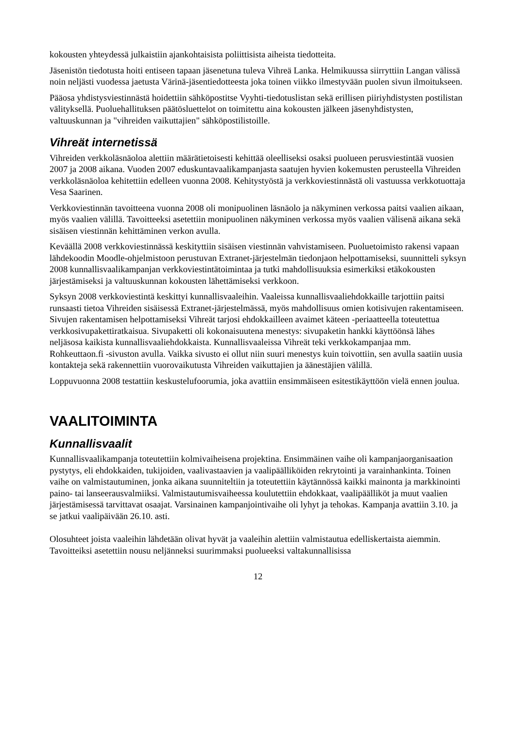kokousten yhteydessä julkaistiin ajankohtaisista poliittisista aiheista tiedotteita.
Jäsenistön tiedotusta hoiti entiseen tapaan jäsenetuna tuleva Vihreä Lanka. Helmikuussa siirryttiin Langan välissä noin neljästi vuodessa jaetusta Värinä-jäsentiedotteesta joka toinen viikko ilmestyvään puolen sivun ilmoitukseen.
Pääosa yhdistysviestinnästä hoidettiin sähköpostitse Vyyhti-tiedotuslistan sekä erillisen piiriyhdistysten postilistan välityksellä. Puoluehallituksen päätösluettelot on toimitettu aina kokousten jälkeen jäsenyhdistysten, valtuuskunnan ja "vihreiden vaikuttajien" sähköpostilistoille.
Vihreät internetissä
Vihreiden verkkoläsnäoloa alettiin määrätietoisesti kehittää oleelliseksi osaksi puolueen perusviestintää vuosien 2007 ja 2008 aikana. Vuoden 2007 eduskuntavaalikampanjasta saatujen hyvien kokemusten perusteella Vihreiden verkkoläsnäoloa kehitettiin edelleen vuonna 2008. Kehitystyöstä ja verkkoviestinnästä oli vastuussa verkkotuottaja Vesa Saarinen.
Verkkoviestinnän tavoitteena vuonna 2008 oli monipuolinen läsnäolo ja näkyminen verkossa paitsi vaalien aikaan, myös vaalien välillä. Tavoitteeksi asetettiin monipuolinen näkyminen verkossa myös vaalien välisenä aikana sekä sisäisen viestinnän kehittäminen verkon avulla.
Keväällä 2008 verkkoviestinnässä keskityttiin sisäisen viestinnän vahvistamiseen. Puoluetoimisto rakensi vapaan lähdekoodin Moodle-ohjelmistoon perustuvan Extranet-järjestelmän tiedonjaon helpottamiseksi, suunnitteli syksyn 2008 kunnallisvaalikampanjan verkkoviestintätoimintaa ja tutki mahdollisuuksia esimerkiksi etäkokousten järjestämiseksi ja valtuuskunnan kokousten lähettämiseksi verkkoon.
Syksyn 2008 verkkoviestintä keskittyi kunnallisvaaleihin. Vaaleissa kunnallisvaaliehdokkaille tarjottiin paitsi runsaasti tietoa Vihreiden sisäisessä Extranet-järjestelmässä, myös mahdollisuus omien kotisivujen rakentamiseen. Sivujen rakentamisen helpottamiseksi Vihreät tarjosi ehdokkailleen avaimet käteen -periaatteella toteutettua verkkosivupakettiratkaisua. Sivupaketti oli kokonaisuutena menestys: sivupaketin hankki käyttöönsä lähes neljäsosa kaikista kunnallisvaaliehdokkaista. Kunnallisvaaleissa Vihreät teki verkkokampanjaa mm. Rohkeuttaon.fi -sivuston avulla. Vaikka sivusto ei ollut niin suuri menestys kuin toivottiin, sen avulla saatiin uusia kontakteja sekä rakennettiin vuorovaikutusta Vihreiden vaikuttajien ja äänestäjien välillä.
Loppuvuonna 2008 testattiin keskustelufoorumia, joka avattiin ensimmäiseen esitestikäyttöön vielä ennen joulua.
VAALITOIMINTA
Kunnallisvaalit
Kunnallisvaalikampanja toteutettiin kolmivaiheisena projektina. Ensimmäinen vaihe oli kampanjaorganisaation pystytys, eli ehdokkaiden, tukijoiden, vaalivastaavien ja vaalipäälliköiden rekrytointi ja varainhankinta. Toinen vaihe on valmistautuminen, jonka aikana suunniteltiin ja toteutettiin käytännössä kaikki mainonta ja markkinointi paino- tai lanseerausvalmiiksi. Valmistautumisvaiheessa koulutettiin ehdokkaat, vaalipäälliköt ja muut vaalien järjestämisessä tarvittavat osaajat. Varsinainen kampanjointivaihe oli lyhyt ja tehokas. Kampanja avattiin 3.10. ja se jatkui vaalipäivään 26.10. asti.
Olosuhteet joista vaaleihin lähdetään olivat hyvät ja vaaleihin alettiin valmistautua edelliskertaista aiemmin. Tavoitteiksi asetettiin nousu neljänneksi suurimmaksi puolueeksi valtakunnallisissa
12